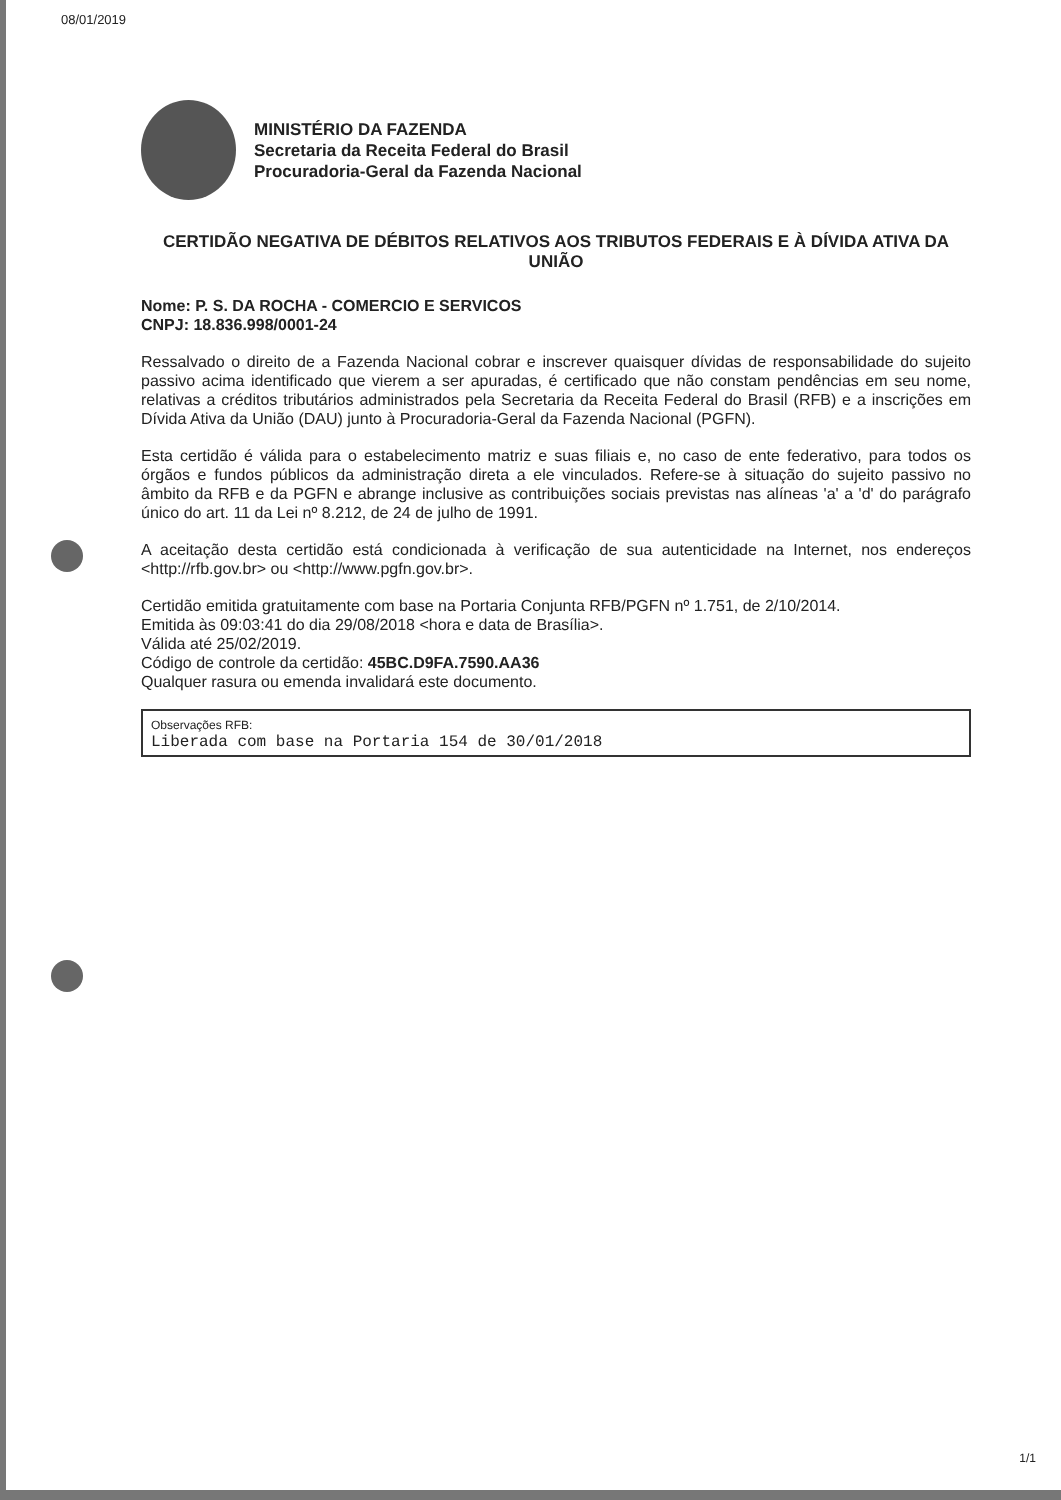08/01/2019
MINISTÉRIO DA FAZENDA
Secretaria da Receita Federal do Brasil
Procuradoria-Geral da Fazenda Nacional
CERTIDÃO NEGATIVA DE DÉBITOS RELATIVOS AOS TRIBUTOS FEDERAIS E À DÍVIDA ATIVA DA UNIÃO
Nome: P. S. DA ROCHA - COMERCIO E SERVICOS
CNPJ: 18.836.998/0001-24
Ressalvado o direito de a Fazenda Nacional cobrar e inscrever quaisquer dívidas de responsabilidade do sujeito passivo acima identificado que vierem a ser apuradas, é certificado que não constam pendências em seu nome, relativas a créditos tributários administrados pela Secretaria da Receita Federal do Brasil (RFB) e a inscrições em Dívida Ativa da União (DAU) junto à Procuradoria-Geral da Fazenda Nacional (PGFN).
Esta certidão é válida para o estabelecimento matriz e suas filiais e, no caso de ente federativo, para todos os órgãos e fundos públicos da administração direta a ele vinculados. Refere-se à situação do sujeito passivo no âmbito da RFB e da PGFN e abrange inclusive as contribuições sociais previstas nas alíneas 'a' a 'd' do parágrafo único do art. 11 da Lei nº 8.212, de 24 de julho de 1991.
A aceitação desta certidão está condicionada à verificação de sua autenticidade na Internet, nos endereços <http://rfb.gov.br> ou <http://www.pgfn.gov.br>.
Certidão emitida gratuitamente com base na Portaria Conjunta RFB/PGFN nº 1.751, de 2/10/2014.
Emitida às 09:03:41 do dia 29/08/2018 <hora e data de Brasília>.
Válida até 25/02/2019.
Código de controle da certidão: 45BC.D9FA.7590.AA36
Qualquer rasura ou emenda invalidará este documento.
Observações RFB:
Liberada com base na Portaria 154 de 30/01/2018
1/1